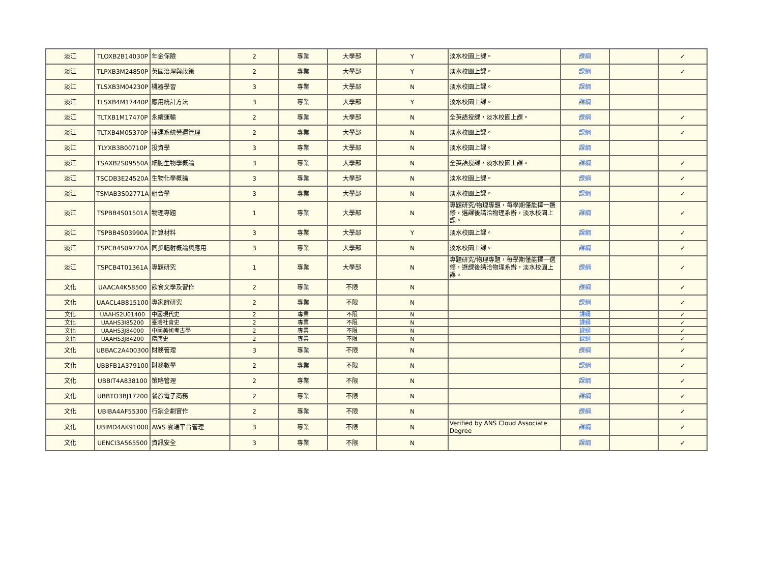| 淡江 | TLOXB2B14030P | 年金保險 | 2 | 專業 | 大學部 | Y | 淡水校園上課。 | 課綱 | | ✓ |
| 淡江 | TLPXB3M24850P | 英國治理與政策 | 2 | 專業 | 大學部 | Y | 淡水校園上課。 | 課綱 | | ✓ |
| 淡江 | TLSXB3M04230P | 機器學習 | 3 | 專業 | 大學部 | N | 淡水校園上課。 | 課綱 | | |
| 淡江 | TLSXB4M17440P | 應用統計方法 | 3 | 專業 | 大學部 | Y | 淡水校園上課。 | 課綱 | | |
| 淡江 | TLTXB1M17470P | 永續運輸 | 2 | 專業 | 大學部 | N | 全英語授課，淡水校園上課。 | 課綱 | | ✓ |
| 淡江 | TLTXB4M05370P | 捷運系統營運管理 | 2 | 專業 | 大學部 | N | 淡水校園上課。 | 課綱 | | ✓ |
| 淡江 | TLYXB3B00710P | 投資學 | 3 | 專業 | 大學部 | N | 淡水校園上課。 | 課綱 | | |
| 淡江 | TSAXB2S09550A | 細胞生物學概論 | 3 | 專業 | 大學部 | N | 全英語授課，淡水校園上課。 | 課綱 | | ✓ |
| 淡江 | TSCDB3E24520A | 生物化學概論 | 3 | 專業 | 大學部 | N | 淡水校園上課。 | 課綱 | | ✓ |
| 淡江 | TSMAB3S02771A | 組合學 | 3 | 專業 | 大學部 | N | 淡水校園上課。 | 課綱 | | ✓ |
| 淡江 | TSPBB4S01501A | 物理專題 | 1 | 專業 | 大學部 | N | 專題研究/物理專題，每學期僅能擇一選修，選課後請洽物理系辦，淡水校園上課。 | 課綱 | | ✓ |
| 淡江 | TSPBB4S03990A | 計算材料 | 3 | 專業 | 大學部 | Y | 淡水校園上課。 | 課綱 | | ✓ |
| 淡江 | TSPCB4S09720A | 同步輻射概論與應用 | 3 | 專業 | 大學部 | N | 淡水校園上課。 | 課綱 | | ✓ |
| 淡江 | TSPCB4T01361A | 專題研究 | 1 | 專業 | 大學部 | N | 專題研究/物理專題，每學期僅能擇一選修，選課後請洽物理系辦，淡水校園上課。 | 課綱 | | ✓ |
| 文化 | UAACA4K58500 | 飲食文學及習作 | 2 | 專業 | 不限 | N | | 課綱 | | ✓ |
| 文化 | UAACL4B815100 | 專家詩研究 | 2 | 專業 | 不限 | N | | 課綱 | | ✓ |
| 文化 | UAAHS2U01400 | 中國現代史 | 2 | 專業 | 不限 | N | | 課綱 | | ✓ |
| 文化 | UAAHS3I85200 | 臺灣社會史 | 2 | 專業 | 不限 | N | | 課綱 | | ✓ |
| 文化 | UAAHS3J84000 | 中國美術考古學 | 2 | 專業 | 不限 | N | | 課綱 | | ✓ |
| 文化 | UAAHS3J84200 | 隋唐史 | 2 | 專業 | 不限 | N | | 課綱 | | ✓ |
| 文化 | UBBAC2A400300 | 財務管理 | 3 | 專業 | 不限 | N | | 課綱 | | ✓ |
| 文化 | UBBFB1A379100 | 財務數學 | 2 | 專業 | 不限 | N | | 課綱 | | ✓ |
| 文化 | UBBIT4A838100 | 策略管理 | 2 | 專業 | 不限 | N | | 課綱 | | ✓ |
| 文化 | UBBTO3BJ17200 | 餐旅電子商務 | 2 | 專業 | 不限 | N | | 課綱 | | ✓ |
| 文化 | UBIBA4AF55300 | 行銷企劃實作 | 2 | 專業 | 不限 | N | | 課綱 | | ✓ |
| 文化 | UBIMD4AK91000 | AWS 雲端平台管理 | 3 | 專業 | 不限 | N | Verified by ANS Cloud Associate Degree | 課綱 | | ✓ |
| 文化 | UENCI3A565500 | 資訊安全 | 3 | 專業 | 不限 | N | | 課綱 | | ✓ |